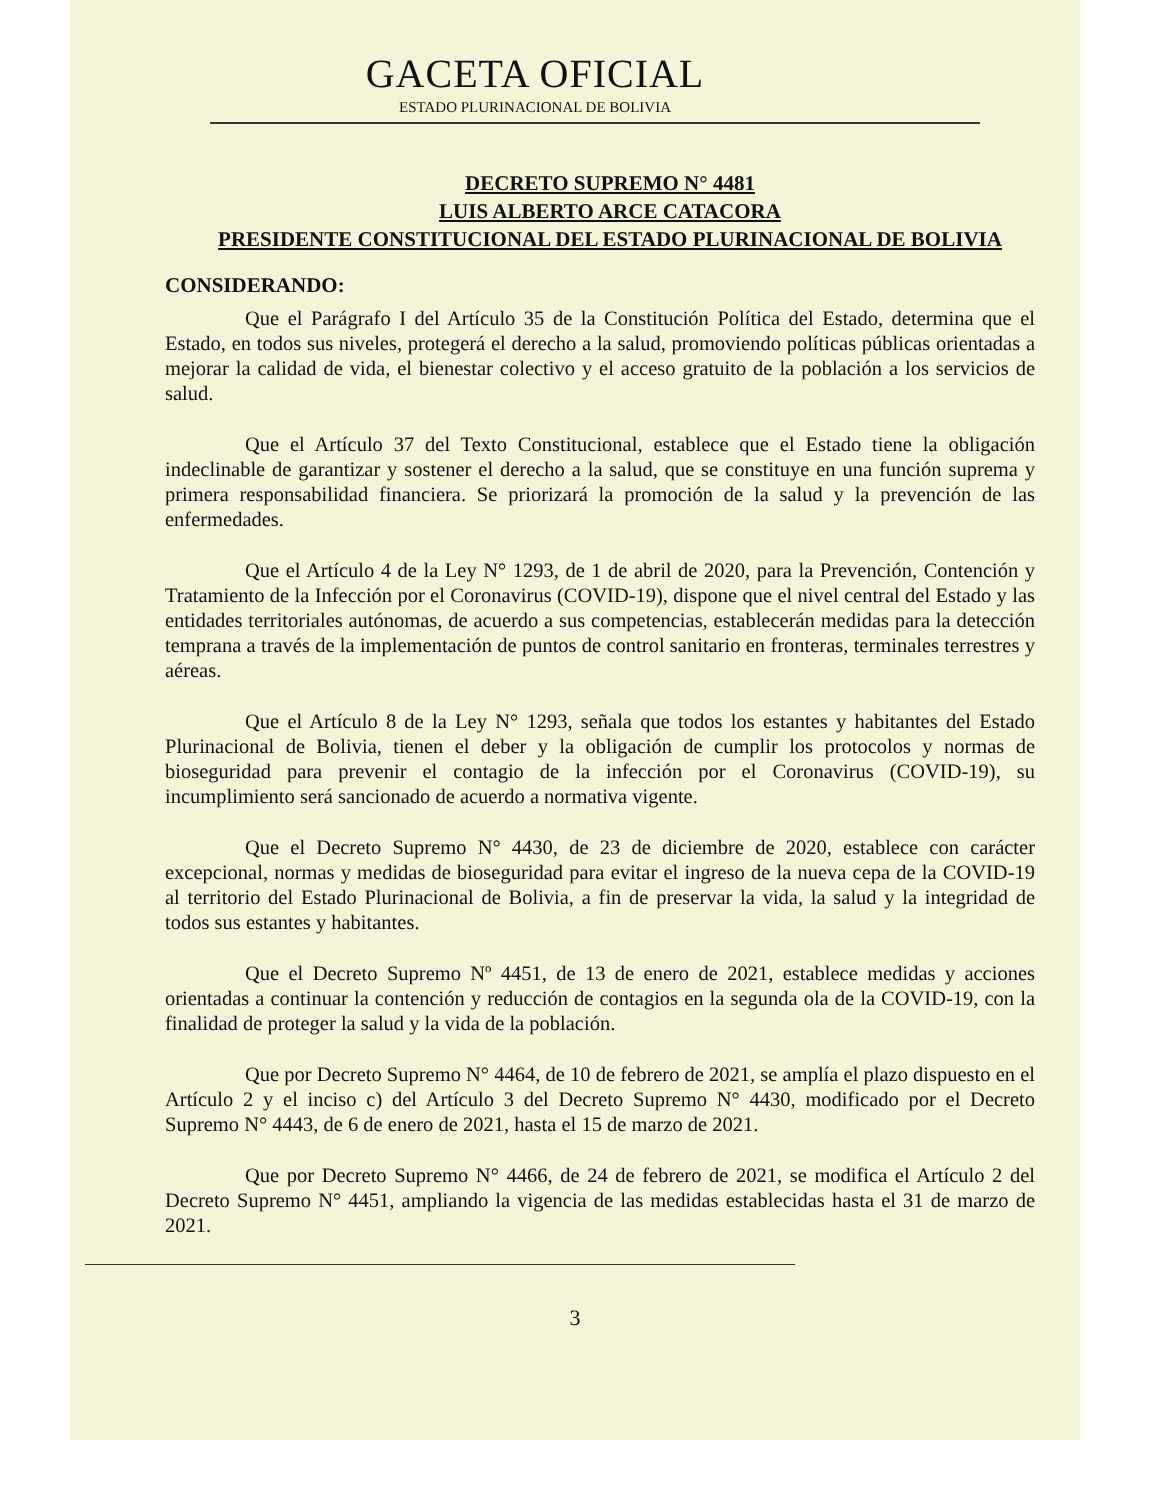GACETA OFICIAL
ESTADO PLURINACIONAL DE BOLIVIA
DECRETO SUPREMO N° 4481
LUIS ALBERTO ARCE CATACORA
PRESIDENTE CONSTITUCIONAL DEL ESTADO PLURINACIONAL DE BOLIVIA
CONSIDERANDO:
Que el Parágrafo I del Artículo 35 de la Constitución Política del Estado, determina que el Estado, en todos sus niveles, protegerá el derecho a la salud, promoviendo políticas públicas orientadas a mejorar la calidad de vida, el bienestar colectivo y el acceso gratuito de la población a los servicios de salud.
Que el Artículo 37 del Texto Constitucional, establece que el Estado tiene la obligación indeclinable de garantizar y sostener el derecho a la salud, que se constituye en una función suprema y primera responsabilidad financiera. Se priorizará la promoción de la salud y la prevención de las enfermedades.
Que el Artículo 4 de la Ley N° 1293, de 1 de abril de 2020, para la Prevención, Contención y Tratamiento de la Infección por el Coronavirus (COVID-19), dispone que el nivel central del Estado y las entidades territoriales autónomas, de acuerdo a sus competencias, establecerán medidas para la detección temprana a través de la implementación de puntos de control sanitario en fronteras, terminales terrestres y aéreas.
Que el Artículo 8 de la Ley N° 1293, señala que todos los estantes y habitantes del Estado Plurinacional de Bolivia, tienen el deber y la obligación de cumplir los protocolos y normas de bioseguridad para prevenir el contagio de la infección por el Coronavirus (COVID-19), su incumplimiento será sancionado de acuerdo a normativa vigente.
Que el Decreto Supremo N° 4430, de 23 de diciembre de 2020, establece con carácter excepcional, normas y medidas de bioseguridad para evitar el ingreso de la nueva cepa de la COVID-19 al territorio del Estado Plurinacional de Bolivia, a fin de preservar la vida, la salud y la integridad de todos sus estantes y habitantes.
Que el Decreto Supremo Nº 4451, de 13 de enero de 2021, establece medidas y acciones orientadas a continuar la contención y reducción de contagios en la segunda ola de la COVID-19, con la finalidad de proteger la salud y la vida de la población.
Que por Decreto Supremo N° 4464, de 10 de febrero de 2021, se amplía el plazo dispuesto en el Artículo 2 y el inciso c) del Artículo 3 del Decreto Supremo N° 4430, modificado por el Decreto Supremo N° 4443, de 6 de enero de 2021, hasta el 15 de marzo de 2021.
Que por Decreto Supremo N° 4466, de 24 de febrero de 2021, se modifica el Artículo 2 del Decreto Supremo N° 4451, ampliando la vigencia de las medidas establecidas hasta el 31 de marzo de 2021.
3